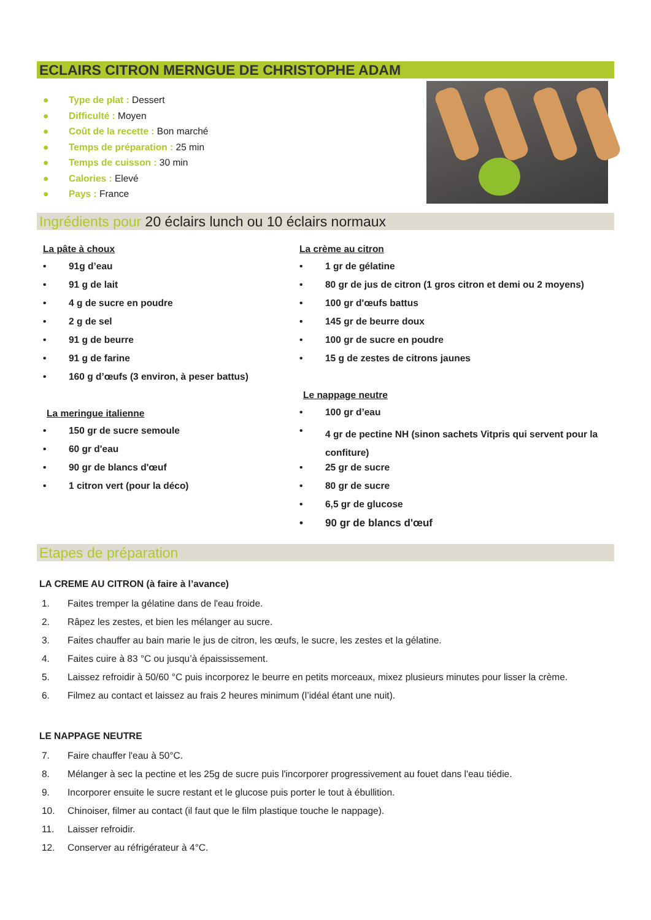ECLAIRS CITRON MERNGUE DE CHRISTOPHE ADAM
● Type de plat : Dessert
● Difficulté : Moyen
● Coût de la recette : Bon marché
● Temps de préparation : 25 min
● Temps de cuisson : 30 min
● Calories : Elevé
● Pays : France
Ingrédients pour 20 éclairs lunch ou 10 éclairs normaux
La pâte à choux
• 91g d’eau
• 91 g de lait
• 4 g de sucre en poudre
• 2 g de sel
• 91 g de beurre
• 91 g de farine
• 160 g d’œufs (3 environ, à peser battus)
La meringue italienne
• 150 gr de sucre semoule
• 60 gr d'eau
• 90 gr de blancs d'œuf
• 1 citron vert (pour la déco)
La crème au citron
• 1 gr de gélatine
• 80 gr de jus de citron (1 gros citron et demi ou 2 moyens)
• 100 gr d'œufs battus
• 145 gr de beurre doux
• 100 gr de sucre en poudre
• 15 g de zestes de citrons jaunes
Le nappage neutre
• 100 gr d’eau
• 4 gr de pectine NH (sinon sachets Vitpris qui servent pour la confiture)
• 25 gr de sucre
• 80 gr de sucre
• 6,5 gr de glucose
• 90 gr de blancs d'œuf
Etapes de préparation
LA CREME AU CITRON (à faire à l’avance)
1. Faites tremper la gélatine dans de l'eau froide.
2. Râpez les zestes, et bien les mélanger au sucre.
3. Faites chauffer au bain marie le jus de citron, les œufs, le sucre, les zestes et la gélatine.
4. Faites cuire à 83 °C ou jusqu’à épaississement.
5. Laissez refroidir à 50/60 °C puis incorporez le beurre en petits morceaux, mixez plusieurs minutes pour lisser la crème.
6. Filmez au contact et laissez au frais 2 heures minimum (l’idéal étant une nuit).
LE NAPPAGE NEUTRE
7. Faire chauffer l'eau à 50°C.
8. Mélanger à sec la pectine et les 25g de sucre puis l'incorporer progressivement au fouet dans l'eau tiédie.
9. Incorporer ensuite le sucre restant et le glucose puis porter le tout à ébullition.
10. Chinoiser, filmer au contact (il faut que le film plastique touche le nappage).
11. Laisser refroidir.
12. Conserver au réfrigérateur à 4°C.